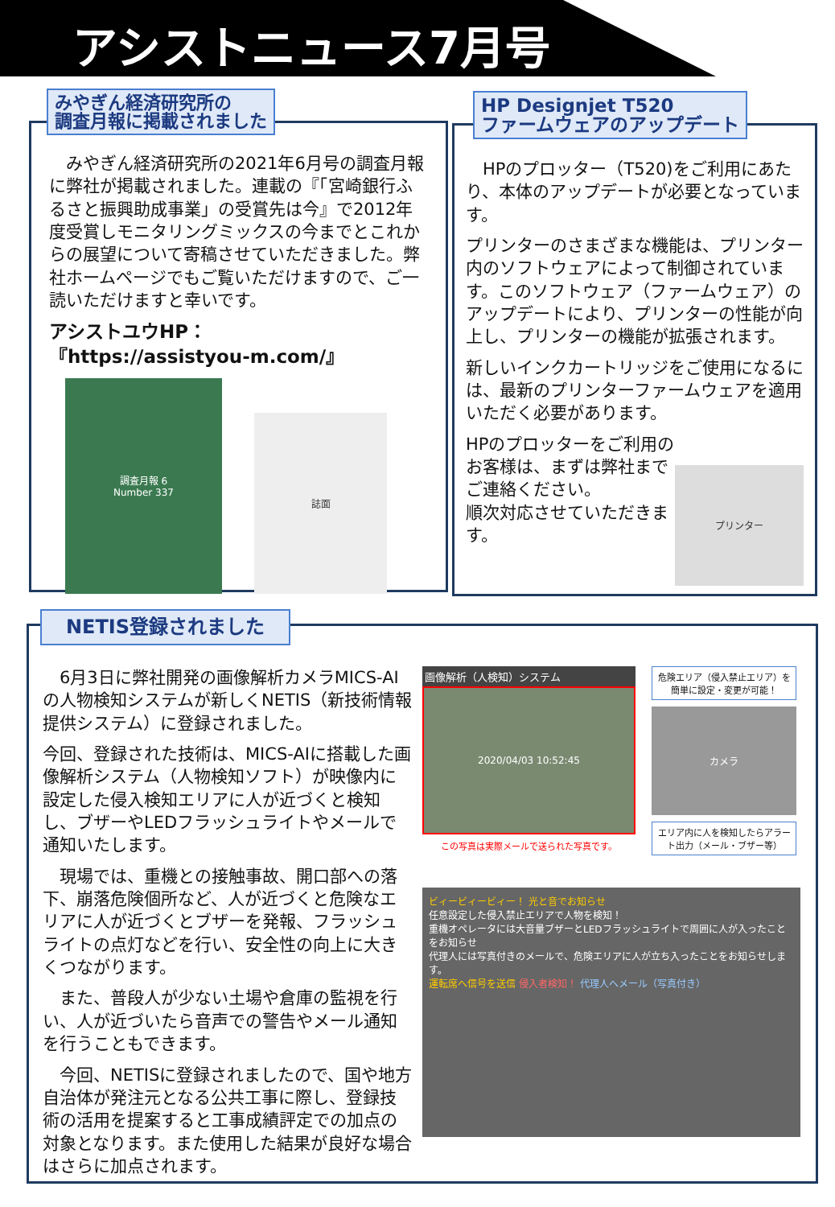アシストニュース7月号
　みやぎん経済研究所の2021年6月号の調査月報に弊社が掲載されました。連載の『「宮崎銀行ふるさと振興助成事業」の受賞先は今』で2012年度受賞しモニタリングミックスの今までとこれからの展望について寄稿させていただきました。弊社ホームページでもご覧いただけますので、ご一読いただけますと幸いです。
アシストユウHP：
『https://assistyou-m.com/』
調査月報 6
Number 337
誌面
みやぎん経済研究所の
調査月報に掲載されました
　HPのプロッター（T520)をご利用にあたり、本体のアップデートが必要となっています。
プリンターのさまざまな機能は、プリンター内のソフトウェアによって制御されています。このソフトウェア（ファームウェア）のアップデートにより、プリンターの性能が向上し、プリンターの機能が拡張されます。
新しいインクカートリッジをご使用になるには、最新のプリンターファームウェアを適用いただく必要があります。
HPのプロッターをご利用のお客様は、まずは弊社までご連絡ください。
順次対応させていただきます。
プリンター
HP Designjet T520
ファームウェアのアップデート
　6月3日に弊社開発の画像解析カメラMICS-AIの人物検知システムが新しくNETIS（新技術情報提供システム）に登録されました。
今回、登録された技術は、MICS-AIに搭載した画像解析システム（人物検知ソフト）が映像内に設定した侵入検知エリアに人が近づくと検知し、ブザーやLEDフラッシュライトやメールで通知いたします。
　現場では、重機との接触事故、開口部への落下、崩落危険個所など、人が近づくと危険なエリアに人が近づくとブザーを発報、フラッシュライトの点灯などを行い、安全性の向上に大きくつながります。
　また、普段人が少ない土場や倉庫の監視を行い、人が近づいたら音声での警告やメール通知を行うこともできます。
　今回、NETISに登録されましたので、国や地方自治体が発注元となる公共工事に際し、登録技術の活用を提案すると工事成績評定での加点の対象となります。また使用した結果が良好な場合はさらに加点されます。
画像解析（人検知）システム
2020/04/03 10:52:45
この写真は実際メールで送られた写真です。
危険エリア（侵入禁止エリア）を簡単に設定・変更が可能！
カメラ
エリア内に人を検知したらアラート出力（メール・ブザー等）
ビィービィービィー！ 光と音でお知らせ
任意設定した侵入禁止エリアで人物を検知！
重機オペレータには大音量ブザーとLEDフラッシュライトで周囲に人が入ったことをお知らせ
代理人には写真付きのメールで、危険エリアに人が立ち入ったことをお知らせします。
運転席へ信号を送信 侵入者検知！ 代理人へメール（写真付き）
NETIS登録されました